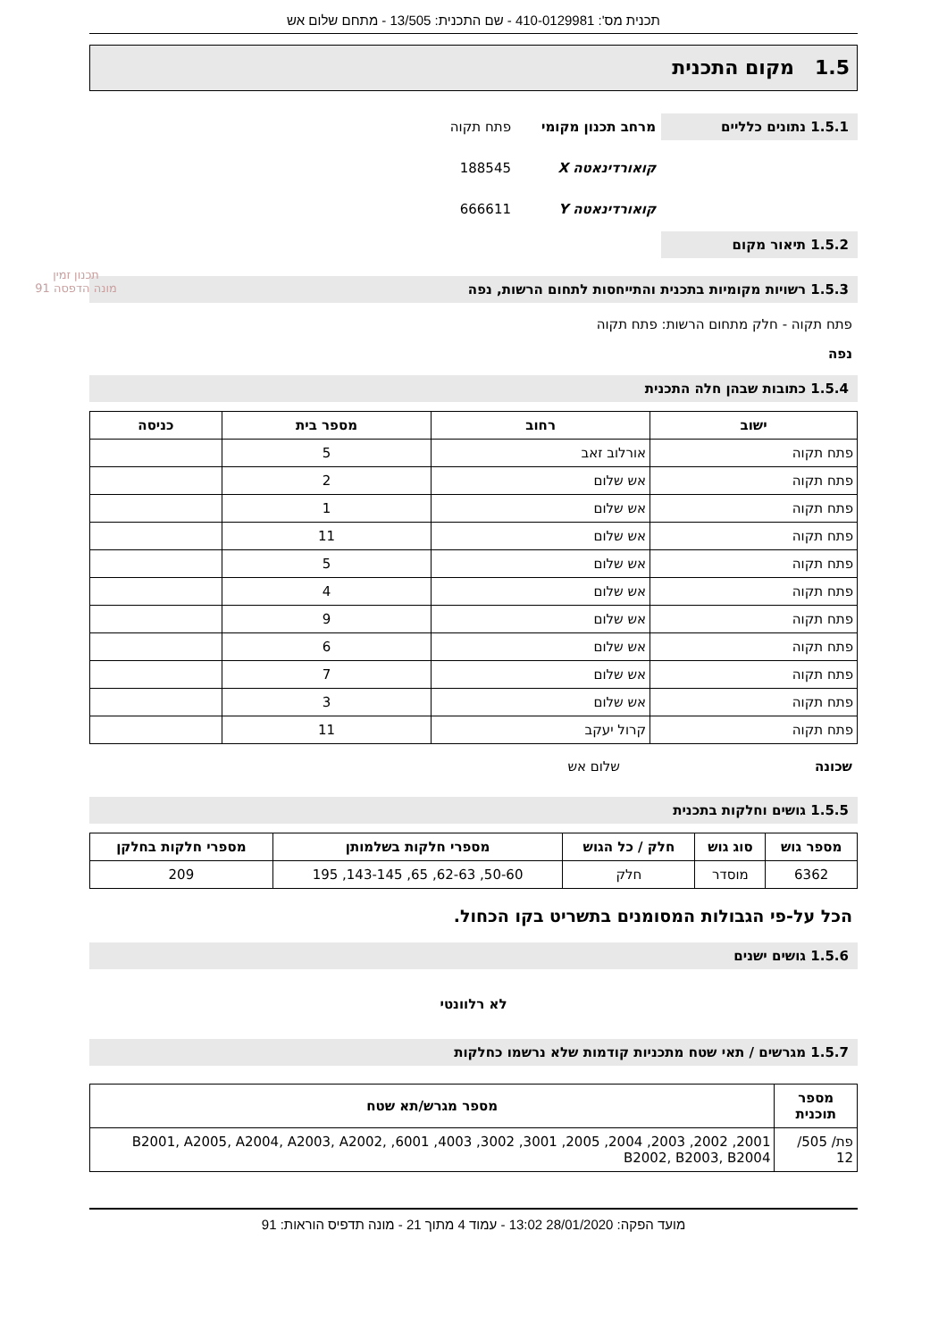תכנית מס': 410-0129981 - שם התכנית: 13/505 - מתחם שלום אש
1.5 מקום התכנית
1.5.1 נתונים כלליים
מרחב תכנון מקומי פתח תקוה
קואורדינאטה X 188545
קואורדינאטה Y 666611
1.5.2 תיאור מקום
1.5.3 רשויות מקומיות בתכנית והתייחסות לתחום הרשות, נפה
פתח תקוה - חלק מתחום הרשות: פתח תקוה
נפה
1.5.4 כתובות שבהן חלה התכנית
| ישוב | רחוב | מספר בית | כניסה |
| --- | --- | --- | --- |
| פתח תקוה | אורלוב זאב | 5 | |
| פתח תקוה | אש שלום | 2 | |
| פתח תקוה | אש שלום | 1 | |
| פתח תקוה | אש שלום | 11 | |
| פתח תקוה | אש שלום | 5 | |
| פתח תקוה | אש שלום | 4 | |
| פתח תקוה | אש שלום | 9 | |
| פתח תקוה | אש שלום | 6 | |
| פתח תקוה | אש שלום | 7 | |
| פתח תקוה | אש שלום | 3 | |
| פתח תקוה | קרול יעקב | 11 | |
שכונה שלום אש
1.5.5 גושים וחלקות בתכנית
| מספר גוש | סוג גוש | חלק / כל הגוש | מספרי חלקות בשלמותן | מספרי חלקות בחלקן |
| --- | --- | --- | --- | --- |
| 6362 | מוסדר | חלק | 50-60, 62-63, 65, 143-145, 195 | 209 |
הכל על-פי הגבולות המסומנים בתשריט בקו הכחול.
1.5.6 גושים ישנים
לא רלוונטי
1.5.7 מגרשים / תאי שטח מתכניות קודמות שלא נרשמו כחלקות
| מספר תוכנית | מספר מגרש/תא שטח |
| --- | --- |
| פת/ 505/ 12 | 2001, 2002, 2003, 2004, 2005, 3001, 3002, 4003, 6001, B2001, A2005, A2004, A2003, A2002, B2002, B2003, B2004 |
מועד הפקה: 28/01/2020 13:02 - עמוד 4 מתוך 21 - מונה תדפיס הוראות: 91
תכנון זמין
מונה הדפסה 91